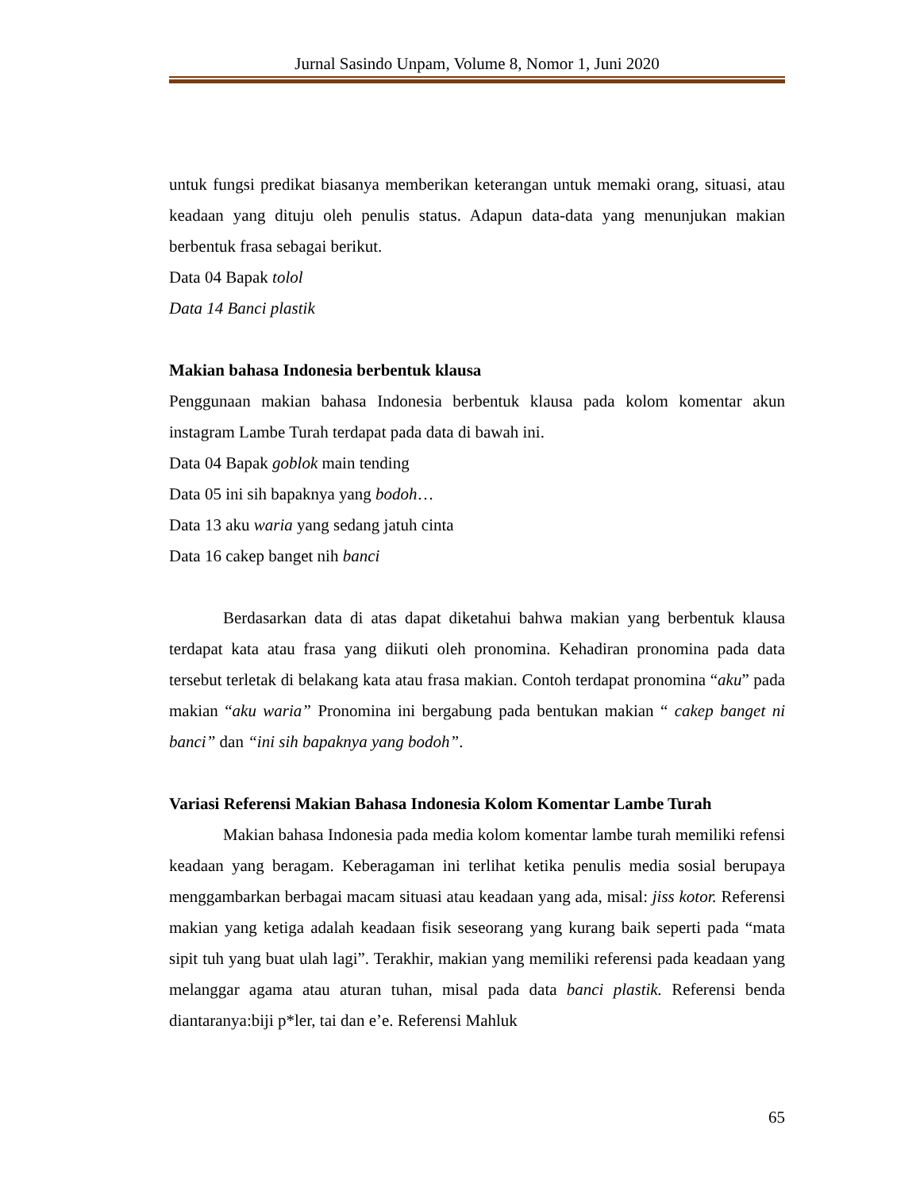Jurnal Sasindo Unpam, Volume 8, Nomor 1, Juni 2020
untuk fungsi predikat biasanya memberikan keterangan untuk memaki orang, situasi, atau keadaan yang dituju oleh penulis status. Adapun data-data yang menunjukan makian berbentuk frasa sebagai berikut.
Data 04 Bapak tolol
Data 14 Banci plastik
Makian bahasa Indonesia berbentuk klausa
Penggunaan makian bahasa Indonesia berbentuk klausa pada kolom komentar akun instagram Lambe Turah terdapat pada data di bawah ini.
Data 04 Bapak goblok main tending
Data 05 ini sih bapaknya yang bodoh…
Data 13 aku waria yang sedang jatuh cinta
Data 16 cakep banget nih banci
Berdasarkan data di atas dapat diketahui bahwa makian yang berbentuk klausa terdapat kata atau frasa yang diikuti oleh pronomina. Kehadiran pronomina pada data tersebut terletak di belakang kata atau frasa makian. Contoh terdapat pronomina “aku” pada makian “aku waria” Pronomina ini bergabung pada bentukan makian “ cakep banget ni banci” dan “ini sih bapaknya yang bodoh”.
Variasi Referensi Makian Bahasa Indonesia Kolom Komentar Lambe Turah
Makian bahasa Indonesia pada media kolom komentar lambe turah memiliki refensi keadaan yang beragam. Keberagaman ini terlihat ketika penulis media sosial berupaya menggambarkan berbagai macam situasi atau keadaan yang ada, misal: jiss kotor. Referensi makian yang ketiga adalah keadaan fisik seseorang yang kurang baik seperti pada “mata sipit tuh yang buat ulah lagi”. Terakhir, makian yang memiliki referensi pada keadaan yang melanggar agama atau aturan tuhan, misal pada data banci plastik. Referensi benda diantaranya:biji p*ler, tai dan e’e. Referensi Mahluk
65